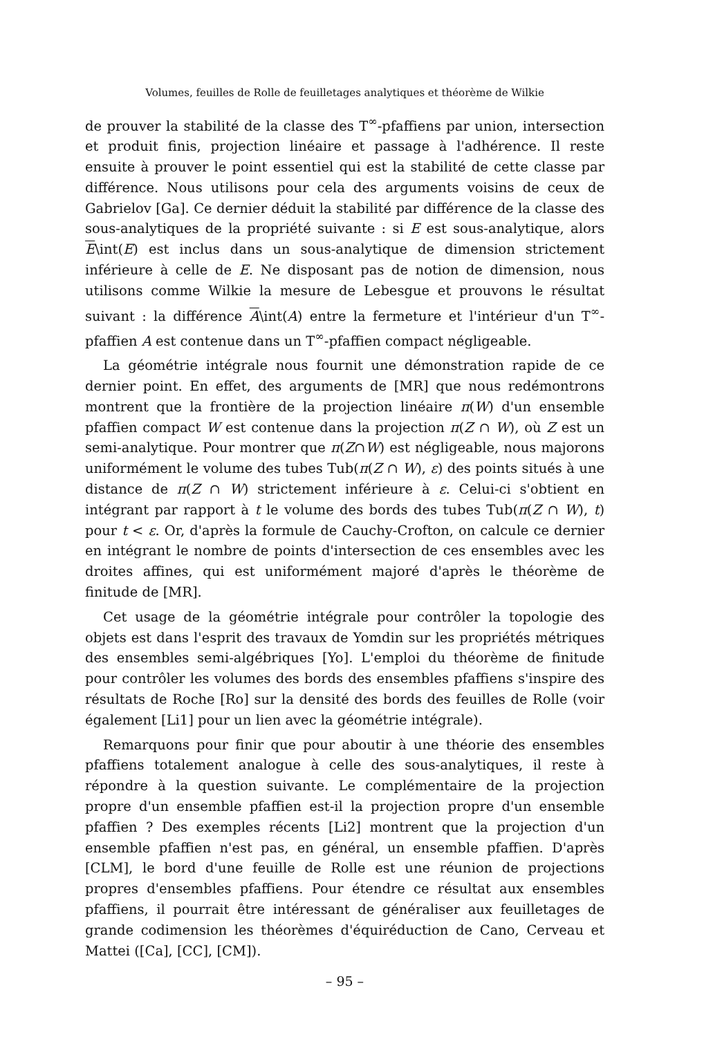Volumes, feuilles de Rolle de feuilletages analytiques et théorème de Wilkie
de prouver la stabilité de la classe des T<sup>∞</sup>-pfaffiens par union, intersection et produit finis, projection linéaire et passage à l'adhérence. Il reste ensuite à prouver le point essentiel qui est la stabilité de cette classe par différence. Nous utilisons pour cela des arguments voisins de ceux de Gabrielov [Ga]. Ce dernier déduit la stabilité par différence de la classe des sous-analytiques de la propriété suivante : si E est sous-analytique, alors E\int(E) est inclus dans un sous-analytique de dimension strictement inférieure à celle de E. Ne disposant pas de notion de dimension, nous utilisons comme Wilkie la mesure de Lebesgue et prouvons le résultat suivant : la différence A\int(A) entre la fermeture et l'intérieur d'un T<sup>∞</sup>-pfaffien A est contenue dans un T<sup>∞</sup>-pfaffien compact négligeable.
La géométrie intégrale nous fournit une démonstration rapide de ce dernier point. En effet, des arguments de [MR] que nous redémontrons montrent que la frontière de la projection linéaire π(W) d'un ensemble pfaffien compact W est contenue dans la projection π(Z ∩ W), où Z est un semi-analytique. Pour montrer que π(Z∩W) est négligeable, nous majorons uniformément le volume des tubes Tub(π(Z ∩ W), ε) des points situés à une distance de π(Z ∩ W) strictement inférieure à ε. Celui-ci s'obtient en intégrant par rapport à t le volume des bords des tubes Tub(π(Z ∩ W), t) pour t < ε. Or, d'après la formule de Cauchy-Crofton, on calcule ce dernier en intégrant le nombre de points d'intersection de ces ensembles avec les droites affines, qui est uniformément majoré d'après le théorème de finitude de [MR].
Cet usage de la géométrie intégrale pour contrôler la topologie des objets est dans l'esprit des travaux de Yomdin sur les propriétés métriques des ensembles semi-algébriques [Yo]. L'emploi du théorème de finitude pour contrôler les volumes des bords des ensembles pfaffiens s'inspire des résultats de Roche [Ro] sur la densité des bords des feuilles de Rolle (voir également [Li1] pour un lien avec la géométrie intégrale).
Remarquons pour finir que pour aboutir à une théorie des ensembles pfaffiens totalement analogue à celle des sous-analytiques, il reste à répondre à la question suivante. Le complémentaire de la projection propre d'un ensemble pfaffien est-il la projection propre d'un ensemble pfaffien ? Des exemples récents [Li2] montrent que la projection d'un ensemble pfaffien n'est pas, en général, un ensemble pfaffien. D'après [CLM], le bord d'une feuille de Rolle est une réunion de projections propres d'ensembles pfaffiens. Pour étendre ce résultat aux ensembles pfaffiens, il pourrait être intéressant de généraliser aux feuilletages de grande codimension les théorèmes d'équiréduction de Cano, Cerveau et Mattei ([Ca], [CC], [CM]).
– 95 –